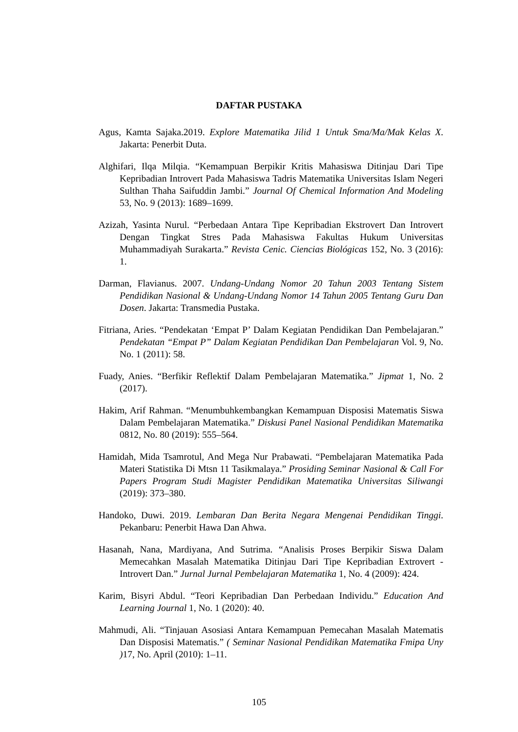DAFTAR PUSTAKA
Agus, Kamta Sajaka.2019. Explore Matematika Jilid 1 Untuk Sma/Ma/Mak Kelas X. Jakarta: Penerbit Duta.
Alghifari, Ilqa Milqia. “Kemampuan Berpikir Kritis Mahasiswa Ditinjau Dari Tipe Kepribadian Introvert Pada Mahasiswa Tadris Matematika Universitas Islam Negeri Sulthan Thaha Saifuddin Jambi.” Journal Of Chemical Information And Modeling 53, No. 9 (2013): 1689–1699.
Azizah, Yasinta Nurul. “Perbedaan Antara Tipe Kepribadian Ekstrovert Dan Introvert Dengan Tingkat Stres Pada Mahasiswa Fakultas Hukum Universitas Muhammadiyah Surakarta.” Revista Cenic. Ciencias Biológicas 152, No. 3 (2016): 1.
Darman, Flavianus. 2007. Undang-Undang Nomor 20 Tahun 2003 Tentang Sistem Pendidikan Nasional & Undang-Undang Nomor 14 Tahun 2005 Tentang Guru Dan Dosen. Jakarta: Transmedia Pustaka.
Fitriana, Aries. “Pendekatan ‘Empat P’ Dalam Kegiatan Pendidikan Dan Pembelajaran.” Pendekatan “Empat P” Dalam Kegiatan Pendidikan Dan Pembelajaran Vol. 9, No. No. 1 (2011): 58.
Fuady, Anies. “Berfikir Reflektif Dalam Pembelajaran Matematika.” Jipmat 1, No. 2 (2017).
Hakim, Arif Rahman. “Menumbuhkembangkan Kemampuan Disposisi Matematis Siswa Dalam Pembelajaran Matematika.” Diskusi Panel Nasional Pendidikan Matematika 0812, No. 80 (2019): 555–564.
Hamidah, Mida Tsamrotul, And Mega Nur Prabawati. “Pembelajaran Matematika Pada Materi Statistika Di Mtsn 11 Tasikmalaya.” Prosiding Seminar Nasional & Call For Papers Program Studi Magister Pendidikan Matematika Universitas Siliwangi (2019): 373–380.
Handoko, Duwi. 2019. Lembaran Dan Berita Negara Mengenai Pendidikan Tinggi. Pekanbaru: Penerbit Hawa Dan Ahwa.
Hasanah, Nana, Mardiyana, And Sutrima. “Analisis Proses Berpikir Siswa Dalam Memecahkan Masalah Matematika Ditinjau Dari Tipe Kepribadian Extrovert - Introvert Dan.” Jurnal Jurnal Pembelajaran Matematika 1, No. 4 (2009): 424.
Karim, Bisyri Abdul. “Teori Kepribadian Dan Perbedaan Individu.” Education And Learning Journal 1, No. 1 (2020): 40.
Mahmudi, Ali. “Tinjauan Asosiasi Antara Kemampuan Pemecahan Masalah Matematis Dan Disposisi Matematis.” ( Seminar Nasional Pendidikan Matematika Fmipa Uny ) 17, No. April (2010): 1–11.
105